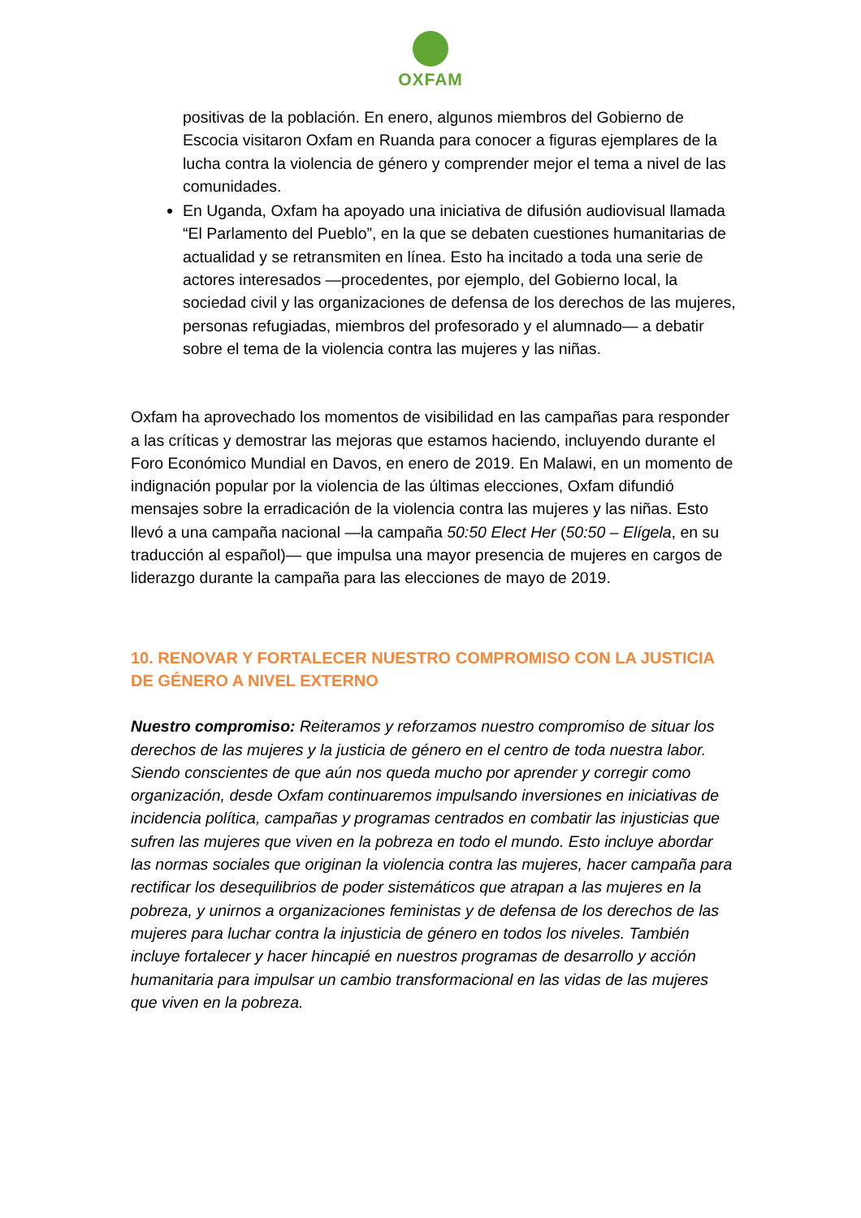OXFAM
positivas de la población. En enero, algunos miembros del Gobierno de Escocia visitaron Oxfam en Ruanda para conocer a figuras ejemplares de la lucha contra la violencia de género y comprender mejor el tema a nivel de las comunidades.
En Uganda, Oxfam ha apoyado una iniciativa de difusión audiovisual llamada “El Parlamento del Pueblo”, en la que se debaten cuestiones humanitarias de actualidad y se retransmiten en línea. Esto ha incitado a toda una serie de actores interesados —procedentes, por ejemplo, del Gobierno local, la sociedad civil y las organizaciones de defensa de los derechos de las mujeres, personas refugiadas, miembros del profesorado y el alumnado— a debatir sobre el tema de la violencia contra las mujeres y las niñas.
Oxfam ha aprovechado los momentos de visibilidad en las campañas para responder a las críticas y demostrar las mejoras que estamos haciendo, incluyendo durante el Foro Económico Mundial en Davos, en enero de 2019. En Malawi, en un momento de indignación popular por la violencia de las últimas elecciones, Oxfam difundió mensajes sobre la erradicación de la violencia contra las mujeres y las niñas. Esto llevó a una campaña nacional —la campaña 50:50 Elect Her (50:50 – Elígela, en su traducción al español)— que impulsa una mayor presencia de mujeres en cargos de liderazgo durante la campaña para las elecciones de mayo de 2019.
10. RENOVAR Y FORTALECER NUESTRO COMPROMISO CON LA JUSTICIA DE GÉNERO A NIVEL EXTERNO
Nuestro compromiso: Reiteramos y reforzamos nuestro compromiso de situar los derechos de las mujeres y la justicia de género en el centro de toda nuestra labor. Siendo conscientes de que aún nos queda mucho por aprender y corregir como organización, desde Oxfam continuaremos impulsando inversiones en iniciativas de incidencia política, campañas y programas centrados en combatir las injusticias que sufren las mujeres que viven en la pobreza en todo el mundo. Esto incluye abordar las normas sociales que originan la violencia contra las mujeres, hacer campaña para rectificar los desequilibrios de poder sistemáticos que atrapan a las mujeres en la pobreza, y unirnos a organizaciones feministas y de defensa de los derechos de las mujeres para luchar contra la injusticia de género en todos los niveles. También incluye fortalecer y hacer hincapié en nuestros programas de desarrollo y acción humanitaria para impulsar un cambio transformacional en las vidas de las mujeres que viven en la pobreza.